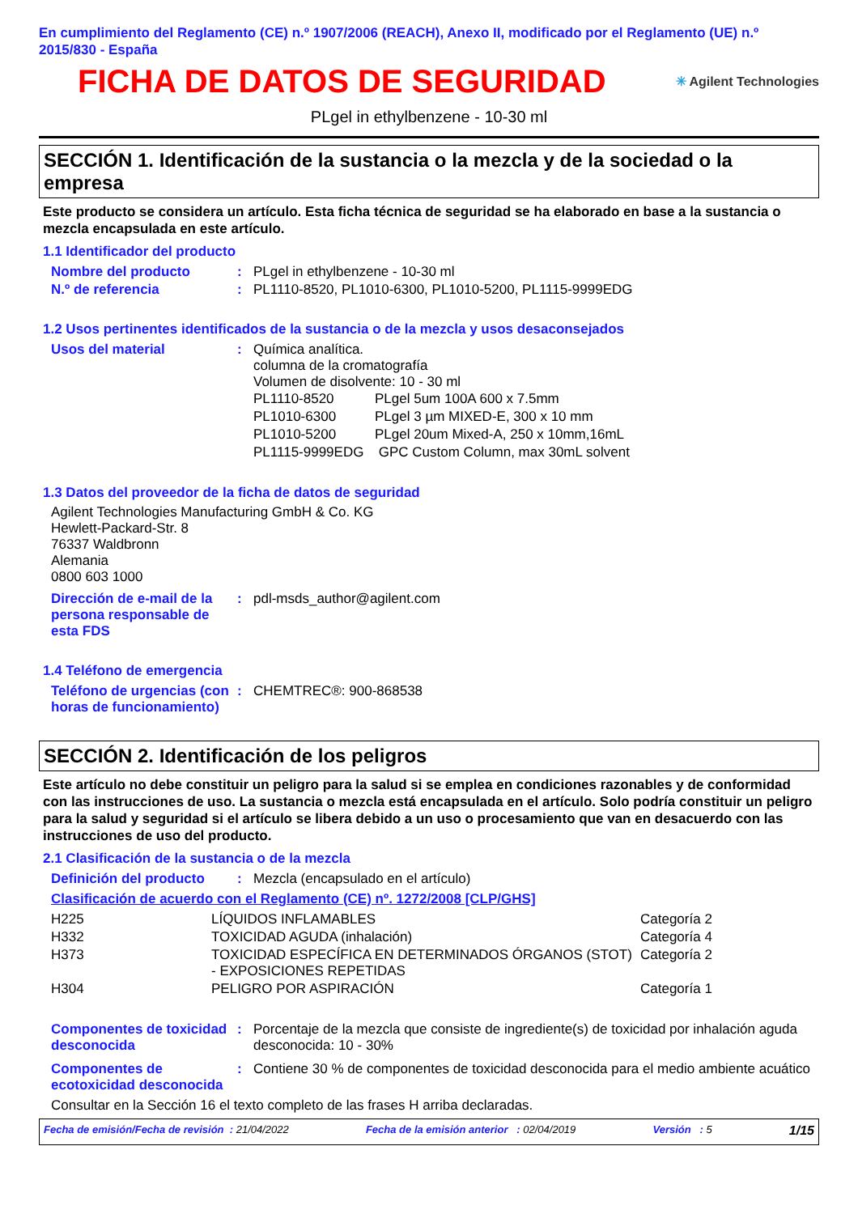En cumplimiento del Reglamento (CE) n.º 1907/2006 (REACH), Anexo II, modificado por el Reglamento (UE) n.º 2015/830 - España
FICHA DE DATOS DE SEGURIDAD
✳ Agilent Technologies
PLgel in ethylbenzene - 10-30 ml
SECCIÓN 1. Identificación de la sustancia o la mezcla y de la sociedad o la empresa
Este producto se considera un artículo. Esta ficha técnica de seguridad se ha elaborado en base a la sustancia o mezcla encapsulada en este artículo.
1.1 Identificador del producto
| Nombre del producto | : | PLgel in ethylbenzene - 10-30 ml |
| N.º de referencia | : | PL1110-8520, PL1010-6300, PL1010-5200, PL1115-9999EDG |
1.2 Usos pertinentes identificados de la sustancia o de la mezcla y usos desaconsejados
| Usos del material | : | Química analítica. columna de la cromatografía Volumen de disolvente: 10 - 30 ml / PL1110-8520 / PLgel 5um 100A 600 x 7.5mm / / PL1010-6300 / PLgel 3 µm MIXED-E, 300 x 10 mm / / PL1010-5200 / PLgel 20um Mixed-A, 250 x 10mm,16mL / / PL1115-9999EDG / GPC Custom Column, max 30mL solvent / |
1.3 Datos del proveedor de la ficha de datos de seguridad
Agilent Technologies Manufacturing GmbH & Co. KG
Hewlett-Packard-Str. 8
76337 Waldbronn
Alemania
0800 603 1000
| Dirección de e-mail de la persona responsable de esta FDS | : | pdl-msds_author@agilent.com |
1.4 Teléfono de emergencia
| Teléfono de urgencias (con horas de funcionamiento) | : | CHEMTREC®: 900-868538 |
SECCIÓN 2. Identificación de los peligros
Este artículo no debe constituir un peligro para la salud si se emplea en condiciones razonables y de conformidad con las instrucciones de uso. La sustancia o mezcla está encapsulada en el artículo. Solo podría constituir un peligro para la salud y seguridad si el artículo se libera debido a un uso o procesamiento que van en desacuerdo con las instrucciones de uso del producto.
2.1 Clasificación de la sustancia o de la mezcla
| Definición del producto | : | Mezcla (encapsulado en el artículo) |
Clasificación de acuerdo con el Reglamento (CE) nº. 1272/2008 [CLP/GHS]
| H225 | LÍQUIDOS INFLAMABLES | Categoría 2 |
| H332 | TOXICIDAD AGUDA (inhalación) | Categoría 4 |
| H373 | TOXICIDAD ESPECÍFICA EN DETERMINADOS ÓRGANOS (STOT) - EXPOSICIONES REPETIDAS | Categoría 2 |
| H304 | PELIGRO POR ASPIRACIÓN | Categoría 1 |
| Componentes de toxicidad desconocida | : | Porcentaje de la mezcla que consiste de ingrediente(s) de toxicidad por inhalación aguda desconocida: 10 - 30% |
| Componentes de ecotoxicidad desconocida | : | Contiene 30 % de componentes de toxicidad desconocida para el medio ambiente acuático |
Consultar en la Sección 16 el texto completo de las frases H arriba declaradas.
Fecha de emisión/Fecha de revisión : 21/04/2022
Fecha de la emisión anterior : 02/04/2019
Versión : 5
1/15